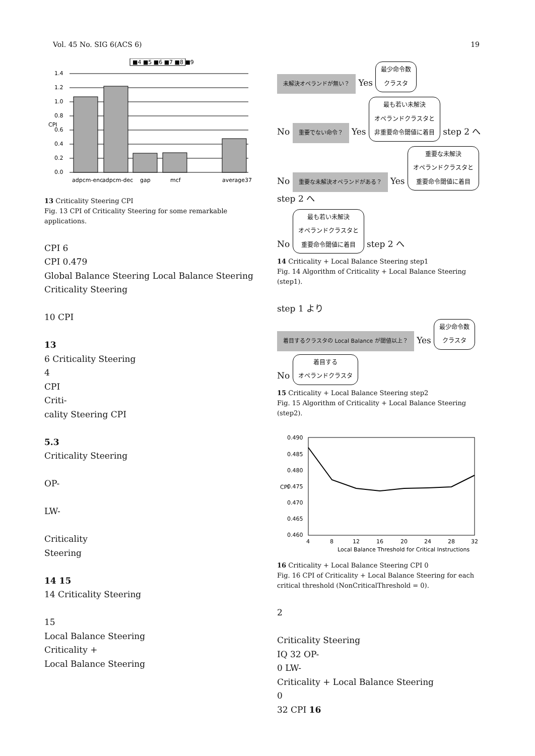Vol. 45 No. SIG 6(ACS 6) 19
■4 ■5 ■6 ■7 ■8 ■9
1.4
1.2
1.0
0.8
0.6
0.4
0.2
0.0
CPI
adpcm-enc
adpcm-dec
gap
mcf
average37
13 Criticality Steering CPI
Fig. 13 CPI of Criticality Steering for some remarkable applications.
CPI 6
CPI 0.479
Global Balance Steering Local Balance Steering
Criticality Steering
10 CPI
13
6 Criticality Steering
4
CPI
Criti-
cality Steering CPI
5.3
Criticality Steering
OP-
LW-
Criticality
Steering
14 15
14 Criticality Steering
15
Local Balance Steering
Criticality +
Local Balance Steering
未解決オペランドが無い？ Yes 最少命令数
クラスタ
No 重要でない命令？ Yes 最も若い未解決
オペランドクラスタと
非重要命令閾値に着目 step 2 へ
No 重要な未解決オペランドがある？ Yes 重要な未解決
オペランドクラスタと
重要命令閾値に着目 step 2 へ
No 最も若い未解決
オペランドクラスタと
重要命令閾値に着目 step 2 へ
14 Criticality + Local Balance Steering step1
Fig. 14 Algorithm of Criticality + Local Balance Steering (step1).
step 1 より
着目するクラスタの Local Balance が閾値以上？ Yes 最少命令数
クラスタ
No 着目する
オペランドクラスタ
15 Criticality + Local Balance Steering step2
Fig. 15 Algorithm of Criticality + Local Balance Steering (step2).
0.490
0.485
0.480
0.475
0.470
0.465
0.460
CPI
4
8
12
16
20
24
28
32
Local Balance Threshold for Critical Instructions
16 Criticality + Local Balance Steering CPI 0
Fig. 16 CPI of Criticality + Local Balance Steering for each critical threshold (NonCriticalThreshold = 0).
2
Criticality Steering
IQ 32 OP-
0 LW-
Criticality + Local Balance Steering
0
32 CPI 16